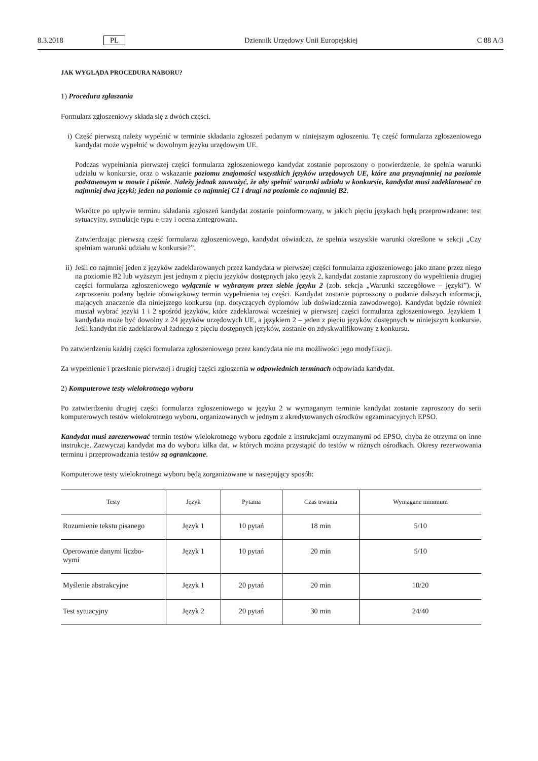8.3.2018 PL Dziennik Urzędowy Unii Europejskiej C 88 A/3
JAK WYGLĄDA PROCEDURA NABORU?
1) Procedura zgłaszania
Formularz zgłoszeniowy składa się z dwóch części.
i) Część pierwszą należy wypełnić w terminie składania zgłoszeń podanym w niniejszym ogłoszeniu. Tę część formularza zgłoszeniowego kandydat może wypełnić w dowolnym języku urzędowym UE.
Podczas wypełniania pierwszej części formularza zgłoszeniowego kandydat zostanie poproszony o potwierdzenie, że spełnia warunki udziału w konkursie, oraz o wskazanie poziomu znajomości wszystkich języków urzędowych UE, które zna przynajmniej na poziomie podstawowym w mowie i piśmie. Należy jednak zauważyć, że aby spełnić warunki udziału w konkursie, kandydat musi zadeklarować co najmniej dwa języki; jeden na poziomie co najmniej C1 i drugi na poziomie co najmniej B2.
Wkrótce po upływie terminu składania zgłoszeń kandydat zostanie poinformowany, w jakich pięciu językach będą przeprowadzane: test sytuacyjny, symulacje typu e-tray i ocena zintegrowana.
Zatwierdzając pierwszą część formularza zgłoszeniowego, kandydat oświadcza, że spełnia wszystkie warunki określone w sekcji „Czy spełniam warunki udziału w konkursie?”.
ii)
Jeśli co najmniej jeden z języków zadeklarowanych przez kandydata w pierwszej części formularza zgłoszeniowego jako znane przez niego na poziomie B2 lub wyższym jest jednym z pięciu języków dostępnych jako język 2, kandydat zostanie zaproszony do wypełnienia drugiej części formularza zgłoszeniowego wyłącznie w wybranym przez siebie języku 2 (zob. sekcja „Warunki szczegółowe – języki”). W zaproszeniu podany będzie obowiązkowy termin wypełnienia tej części. Kandydat zostanie poproszony o podanie dalszych informacji, mających znaczenie dla niniejszego konkursu (np. dotyczących dyplomów lub doświadczenia zawodowego). Kandydat będzie również musiał wybrać języki 1 i 2 spośród języków, które zadeklarował wcześniej w pierwszej części formularza zgłoszeniowego. Językiem 1 kandydata może być dowolny z 24 języków urzędowych UE, a językiem 2 – jeden z pięciu języków dostępnych w niniejszym konkursie. Jeśli kandydat nie zadeklarował żadnego z pięciu dostępnych języków, zostanie on zdyskwalifikowany z konkursu.
Po zatwierdzeniu każdej części formularza zgłoszeniowego przez kandydata nie ma możliwości jego modyfikacji.
Za wypełnienie i przesłanie pierwszej i drugiej części zgłoszenia w odpowiednich terminach odpowiada kandydat.
2) Komputerowe testy wielokrotnego wyboru
Po zatwierdzeniu drugiej części formularza zgłoszeniowego w języku 2 w wymaganym terminie kandydat zostanie zaproszony do serii komputerowych testów wielokrotnego wyboru, organizowanych w jednym z akredytowanych ośrodków egzaminacyjnych EPSO.
Kandydat musi zarezerwować termin testów wielokrotnego wyboru zgodnie z instrukcjami otrzymanymi od EPSO, chyba że otrzyma on inne instrukcje. Zazwyczaj kandydat ma do wyboru kilka dat, w których można przystąpić do testów w różnych ośrodkach. Okresy rezerwowania terminu i przeprowadzania testów są ograniczone.
Komputerowe testy wielokrotnego wyboru będą zorganizowane w następujący sposób:
| Testy | Język | Pytania | Czas trwania | Wymagane minimum |
| --- | --- | --- | --- | --- |
| Rozumienie tekstu pisanego | Język 1 | 10 pytań | 18 min | 5/10 |
| Operowanie danymi liczbo- wymi | Język 1 | 10 pytań | 20 min | 5/10 |
| Myślenie abstrakcyjne | Język 1 | 20 pytań | 20 min | 10/20 |
| Test sytuacyjny | Język 2 | 20 pytań | 30 min | 24/40 |